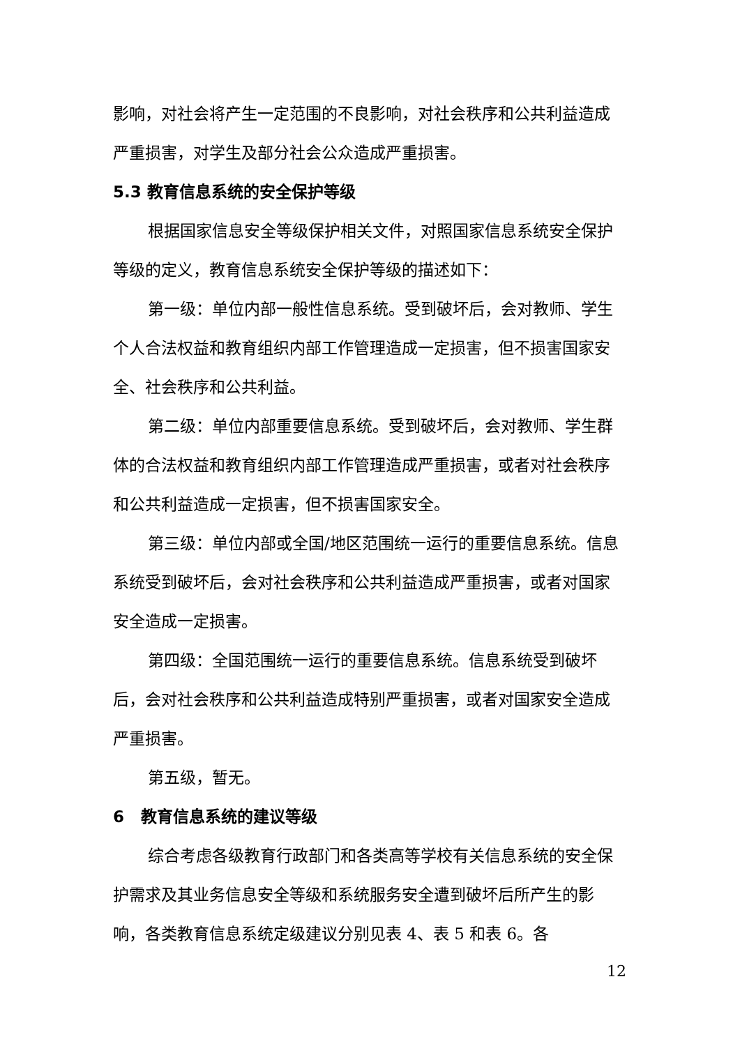影响，对社会将产生一定范围的不良影响，对社会秩序和公共利益造成严重损害，对学生及部分社会公众造成严重损害。
5.3 教育信息系统的安全保护等级
根据国家信息安全等级保护相关文件，对照国家信息系统安全保护等级的定义，教育信息系统安全保护等级的描述如下：
第一级：单位内部一般性信息系统。受到破坏后，会对教师、学生个人合法权益和教育组织内部工作管理造成一定损害，但不损害国家安全、社会秩序和公共利益。
第二级：单位内部重要信息系统。受到破坏后，会对教师、学生群体的合法权益和教育组织内部工作管理造成严重损害，或者对社会秩序和公共利益造成一定损害，但不损害国家安全。
第三级：单位内部或全国/地区范围统一运行的重要信息系统。信息系统受到破坏后，会对社会秩序和公共利益造成严重损害，或者对国家安全造成一定损害。
第四级：全国范围统一运行的重要信息系统。信息系统受到破坏后，会对社会秩序和公共利益造成特别严重损害，或者对国家安全造成严重损害。
第五级，暂无。
6 教育信息系统的建议等级
综合考虑各级教育行政部门和各类高等学校有关信息系统的安全保护需求及其业务信息安全等级和系统服务安全遭到破坏后所产生的影响，各类教育信息系统定级建议分别见表 4、表 5 和表 6。各
12